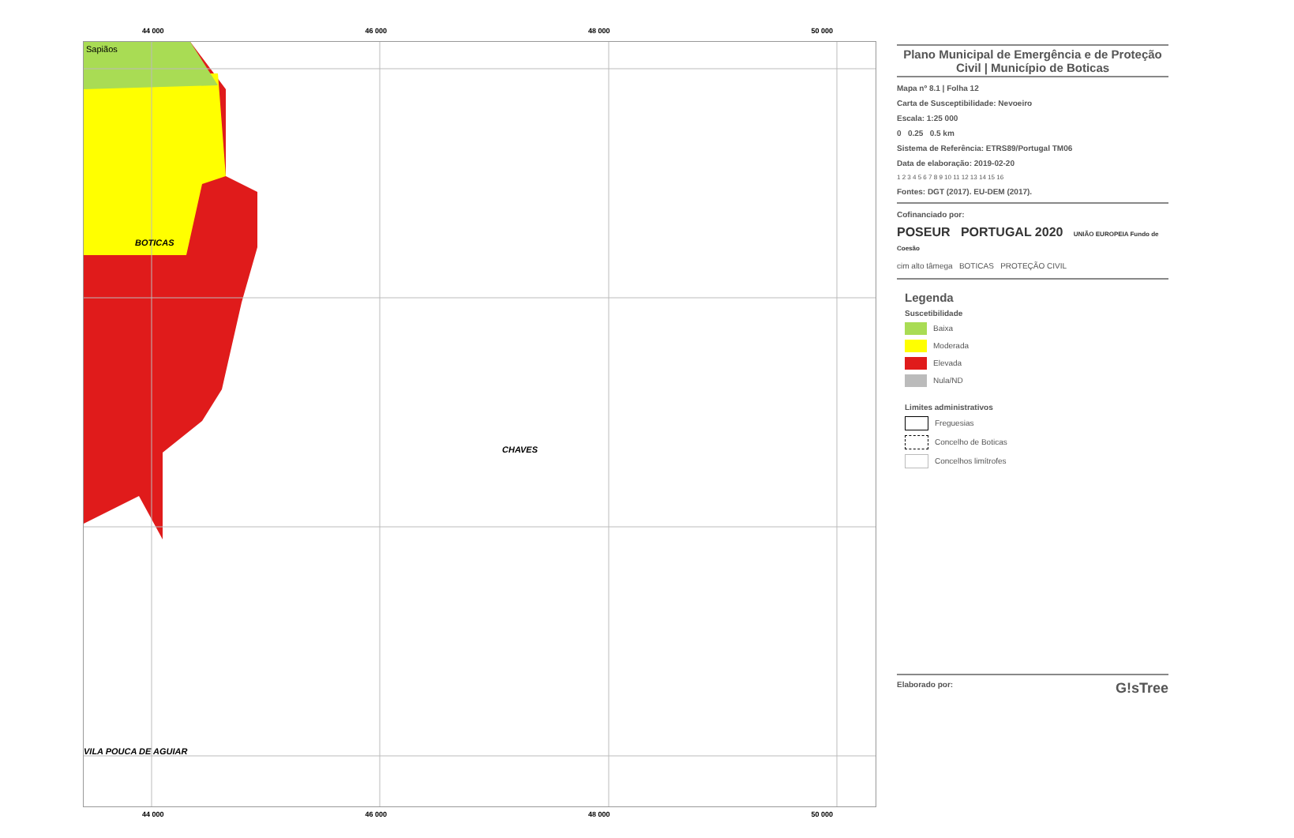44 000 46 000 48 000 50 000
Sapiãos
BOTICAS
CHAVES
VILA POUCA DE AGUIAR
44 000 46 000 48 000 50 000
Plano Municipal de Emergência e de Proteção Civil | Município de Boticas
Mapa nº 8.1 | Folha 12
Carta de Susceptibilidade: Nevoeiro
Escala: 1:25 000
0 0.25 0.5 km
Sistema de Referência: ETRS89/Portugal TM06
Data de elaboração: 2019-02-20
1 2 3 4 5 6 7 8 9 10 11 12 13 14 15 16
Fontes: DGT (2017). EU-DEM (2017).
Cofinanciado por:
POSEUR PORTUGAL 2020 UNIÃO EUROPEIA Fundo de Coesão
cim alto tâmega BOTICAS PROTEÇÃO CIVIL
Legenda
Suscetibilidade
Baixa
Moderada
Elevada
Nula/ND
Limites administrativos
Freguesias
Concelho de Boticas
Concelhos limítrofes
Elaborado por: G!sTree